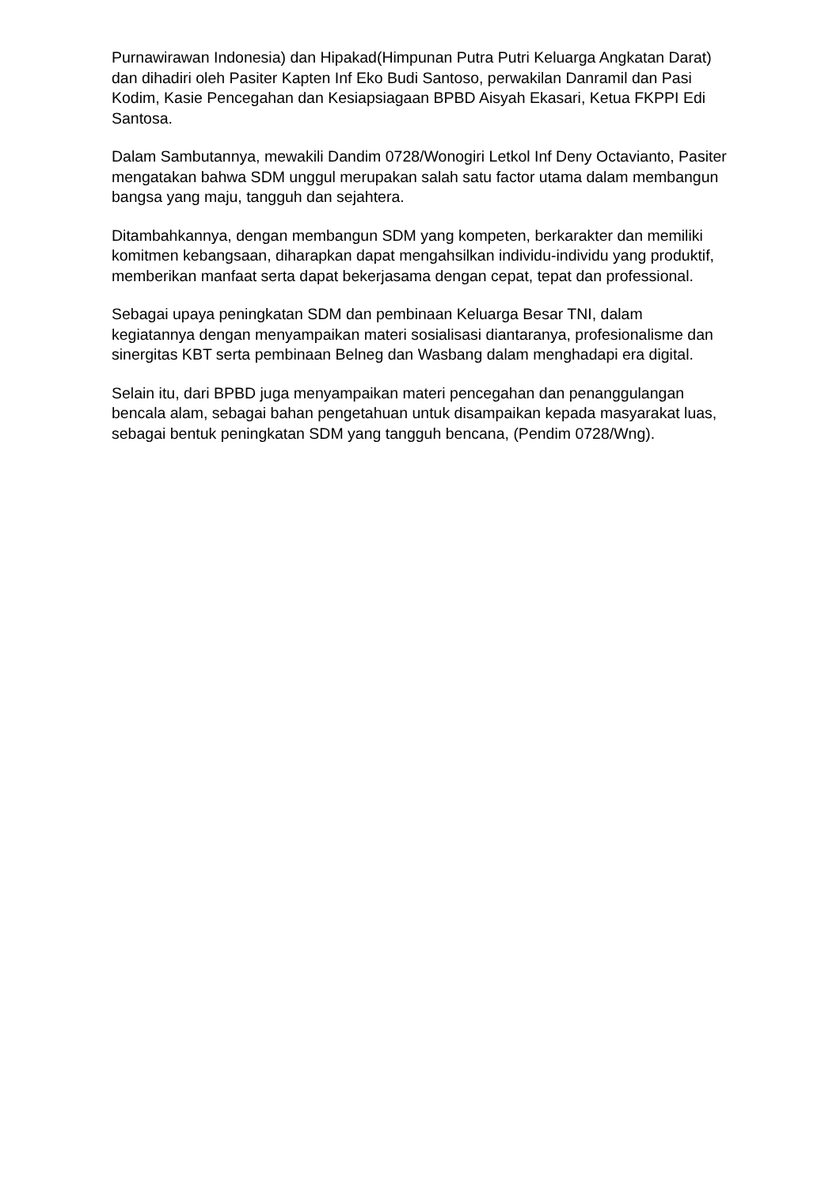Purnawirawan Indonesia) dan Hipakad(Himpunan Putra Putri Keluarga Angkatan Darat) dan dihadiri oleh Pasiter Kapten Inf Eko Budi Santoso, perwakilan Danramil dan Pasi Kodim, Kasie Pencegahan dan Kesiapsiagaan BPBD Aisyah Ekasari, Ketua FKPPI Edi Santosa.
Dalam Sambutannya, mewakili Dandim 0728/Wonogiri Letkol Inf Deny Octavianto, Pasiter mengatakan bahwa SDM unggul merupakan salah satu factor utama dalam membangun bangsa yang maju, tangguh dan sejahtera.
Ditambahkannya, dengan membangun SDM yang kompeten, berkarakter dan memiliki komitmen kebangsaan, diharapkan dapat mengahsilkan individu-individu yang produktif, memberikan manfaat serta dapat bekerjasama dengan cepat, tepat dan professional.
Sebagai upaya peningkatan SDM dan pembinaan Keluarga Besar TNI, dalam kegiatannya dengan menyampaikan materi sosialisasi diantaranya, profesionalisme dan sinergitas KBT serta pembinaan Belneg dan Wasbang dalam menghadapi era digital.
Selain itu, dari BPBD juga menyampaikan materi pencegahan dan penanggulangan bencala alam, sebagai bahan pengetahuan untuk disampaikan kepada masyarakat luas, sebagai bentuk peningkatan SDM yang tangguh bencana, (Pendim 0728/Wng).